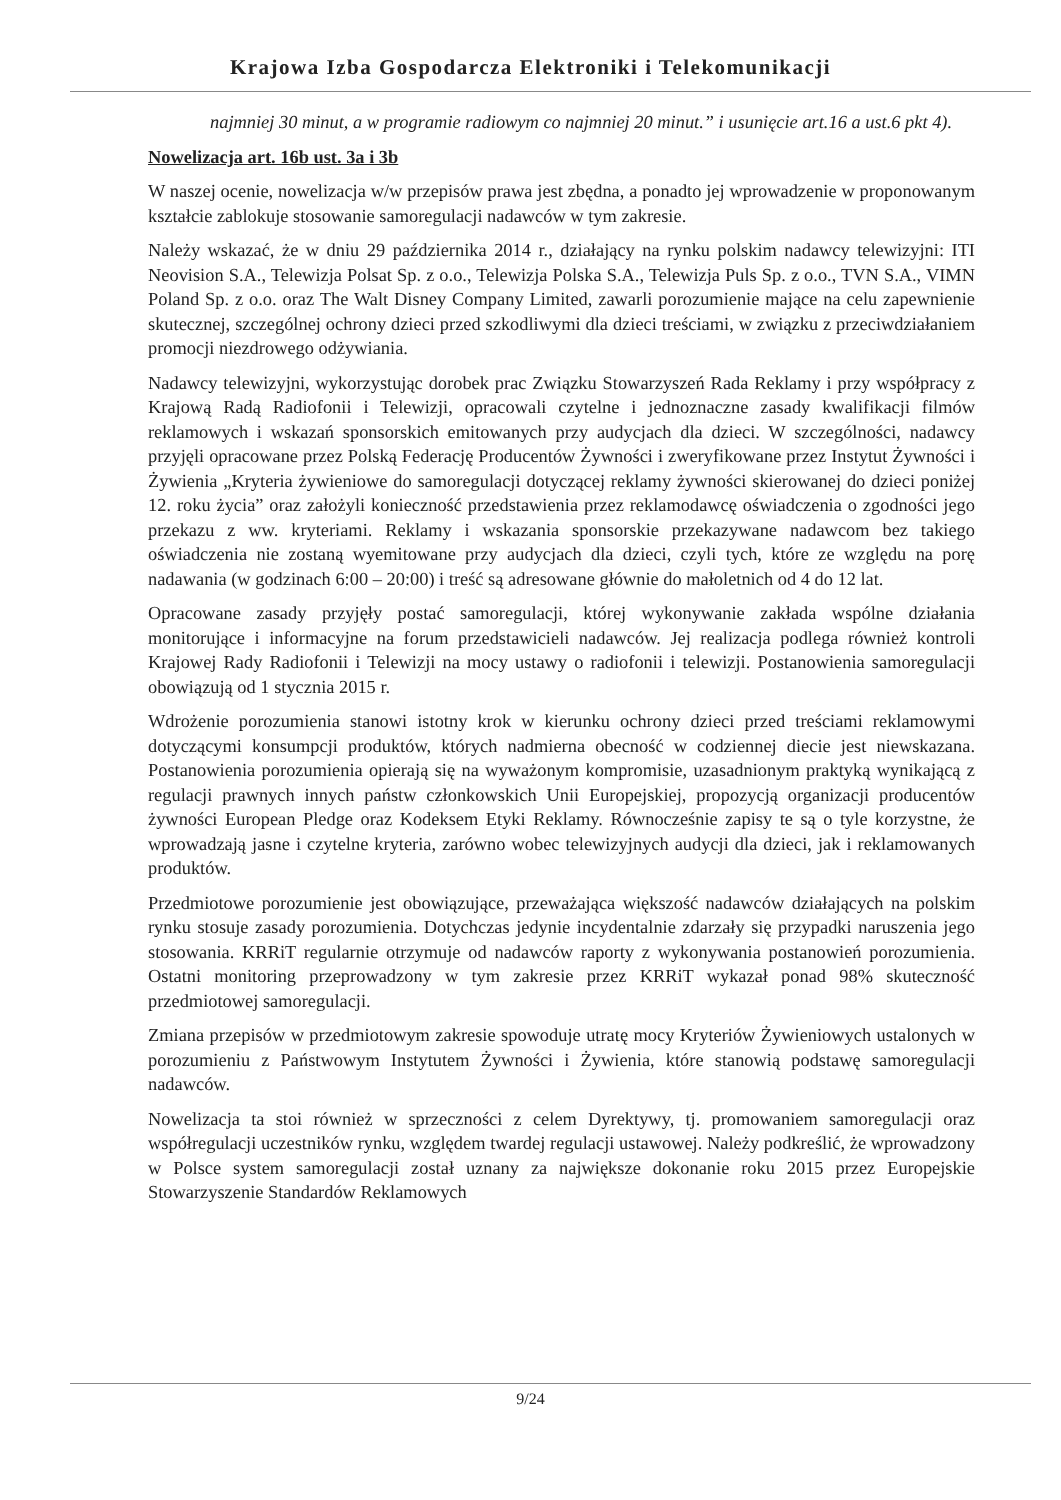Krajowa Izba Gospodarcza Elektroniki i Telekomunikacji
najmniej 30 minut, a w programie radiowym co najmniej 20 minut.” i usunięcie art.16 a ust.6 pkt 4).
Nowelizacja art. 16b ust. 3a i 3b
W naszej ocenie, nowelizacja w/w przepisów prawa jest zbędna, a ponadto jej wprowadzenie w proponowanym kształcie zablokuje stosowanie samoregulacji nadawców w tym zakresie.
Należy wskazać, że w dniu 29 października 2014 r., działający na rynku polskim nadawcy telewizyjni: ITI Neovision S.A., Telewizja Polsat Sp. z o.o., Telewizja Polska S.A., Telewizja Puls Sp. z o.o., TVN S.A., VIMN Poland Sp. z o.o. oraz The Walt Disney Company Limited, zawarli porozumienie mające na celu zapewnienie skutecznej, szczególnej ochrony dzieci przed szkodliwymi dla dzieci treściami, w związku z przeciwdziałaniem promocji niezdrowego odżywiania.
Nadawcy telewizyjni, wykorzystując dorobek prac Związku Stowarzyszeń Rada Reklamy i przy współpracy z Krajową Radą Radiofonii i Telewizji, opracowali czytelne i jednoznaczne zasady kwalifikacji filmów reklamowych i wskazań sponsorskich emitowanych przy audycjach dla dzieci. W szczególności, nadawcy przyjęli opracowane przez Polską Federację Producentów Żywności i zweryfikowane przez Instytut Żywności i Żywienia „Kryteria żywieniowe do samoregulacji dotyczącej reklamy żywności skierowanej do dzieci poniżej 12. roku życia” oraz założyli konieczność przedstawienia przez reklamodawcę oświadczenia o zgodności jego przekazu z ww. kryteriami. Reklamy i wskazania sponsorskie przekazywane nadawcom bez takiego oświadczenia nie zostaną wyemitowane przy audycjach dla dzieci, czyli tych, które ze względu na porę nadawania (w godzinach 6:00 – 20:00) i treść są adresowane głównie do małoletnich od 4 do 12 lat.
Opracowane zasady przyjęły postać samoregulacji, której wykonywanie zakłada wspólne działania monitorujące i informacyjne na forum przedstawicieli nadawców. Jej realizacja podlega również kontroli Krajowej Rady Radiofonii i Telewizji na mocy ustawy o radiofonii i telewizji. Postanowienia samoregulacji obowiązują od 1 stycznia 2015 r.
Wdrożenie porozumienia stanowi istotny krok w kierunku ochrony dzieci przed treściami reklamowymi dotyczącymi konsumpcji produktów, których nadmierna obecność w codziennej diecie jest niewskazana. Postanowienia porozumienia opierają się na wyważonym kompromisie, uzasadnionym praktyką wynikającą z regulacji prawnych innych państw członkowskich Unii Europejskiej, propozycją organizacji producentów żywności European Pledge oraz Kodeksem Etyki Reklamy. Równocześnie zapisy te są o tyle korzystne, że wprowadzają jasne i czytelne kryteria, zarówno wobec telewizyjnych audycji dla dzieci, jak i reklamowanych produktów.
Przedmiotowe porozumienie jest obowiązujące, przeważająca większość nadawców działających na polskim rynku stosuje zasady porozumienia. Dotychczas jedynie incydentalnie zdarzały się przypadki naruszenia jego stosowania. KRRiT regularnie otrzymuje od nadawców raporty z wykonywania postanowień porozumienia. Ostatni monitoring przeprowadzony w tym zakresie przez KRRiT wykazał ponad 98% skuteczność przedmiotowej samoregulacji.
Zmiana przepisów w przedmiotowym zakresie spowoduje utratę mocy Kryteriów Żywieniowych ustalonych w porozumieniu z Państwowym Instytutem Żywności i Żywienia, które stanowią podstawę samoregulacji nadawców.
Nowelizacja ta stoi również w sprzeczności z celem Dyrektywy, tj. promowaniem samoregulacji oraz współregulacji uczestników rynku, względem twardej regulacji ustawowej. Należy podkreślić, że wprowadzony w Polsce system samoregulacji został uznany za największe dokonanie roku 2015 przez Europejskie Stowarzyszenie Standardów Reklamowych
9/24